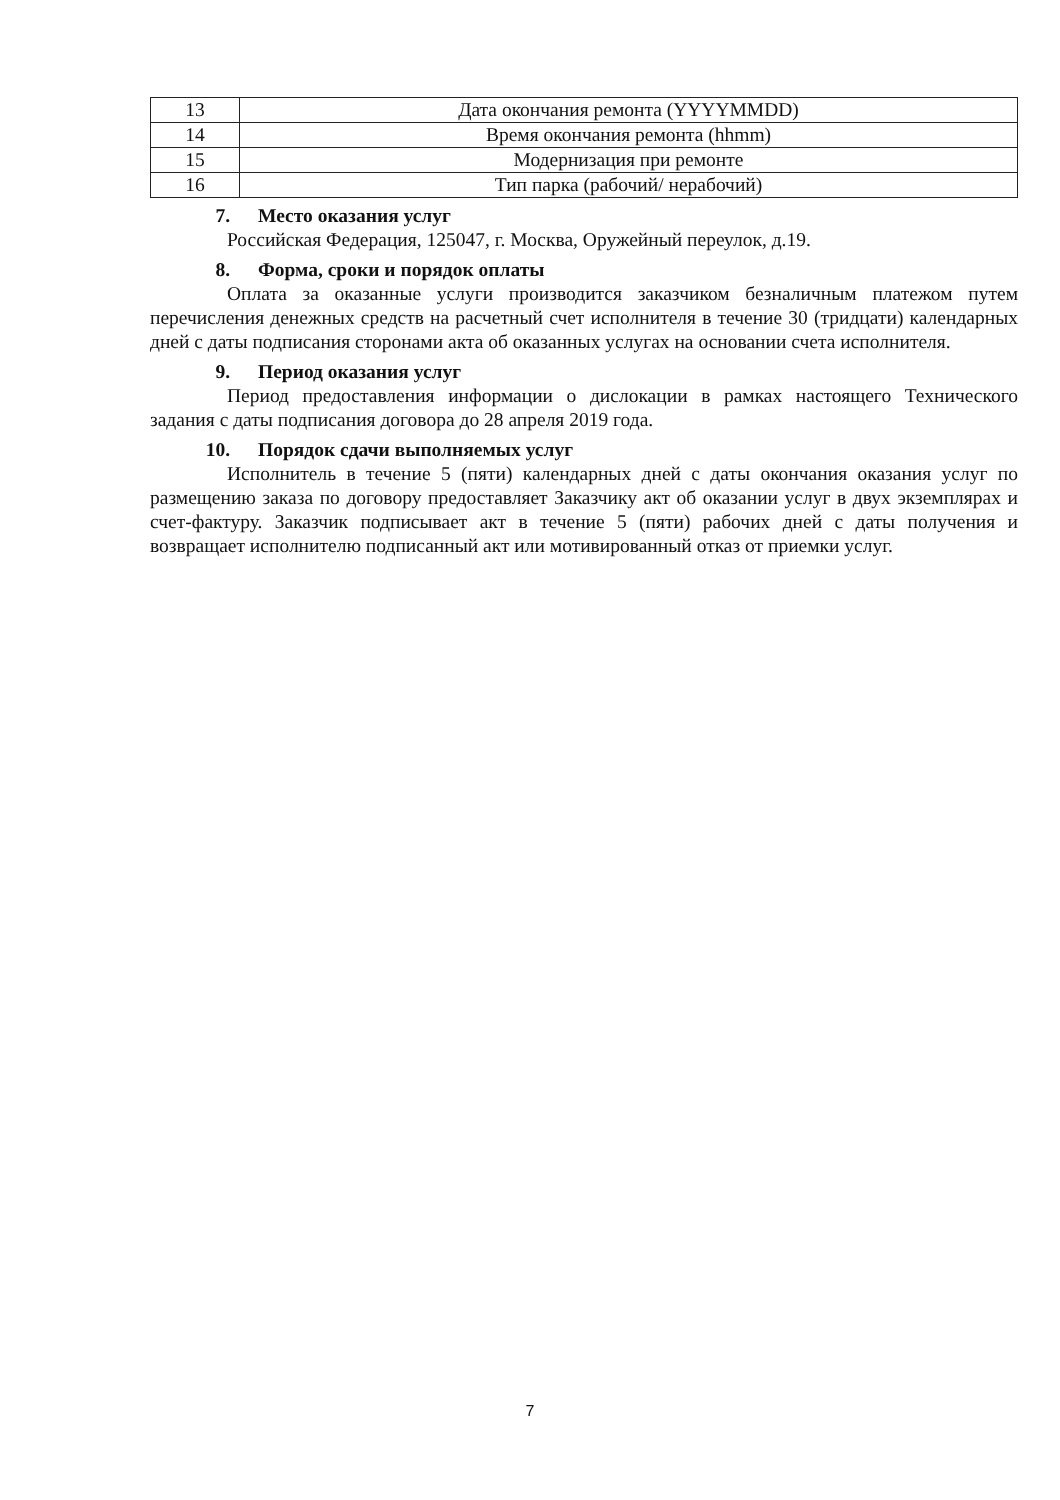| 13 | Дата окончания ремонта (YYYYMMDD) |
| 14 | Время окончания ремонта (hhmm) |
| 15 | Модернизация при ремонте |
| 16 | Тип парка (рабочий/ нерабочий) |
7. Место оказания услуг
Российская Федерация, 125047, г. Москва, Оружейный переулок, д.19.
8. Форма, сроки и порядок оплаты
Оплата за оказанные услуги производится заказчиком безналичным платежом путем перечисления денежных средств на расчетный счет исполнителя в течение 30 (тридцати) календарных дней с даты подписания сторонами акта об оказанных услугах на основании счета исполнителя.
9. Период оказания услуг
Период предоставления информации о дислокации в рамках настоящего Технического задания с даты подписания договора до 28 апреля 2019 года.
10. Порядок сдачи выполняемых услуг
Исполнитель в течение 5 (пяти) календарных дней с даты окончания оказания услуг по размещению заказа по договору предоставляет Заказчику акт об оказании услуг в двух экземплярах и счет-фактуру. Заказчик подписывает акт в течение 5 (пяти) рабочих дней с даты получения и возвращает исполнителю подписанный акт или мотивированный отказ от приемки услуг.
7